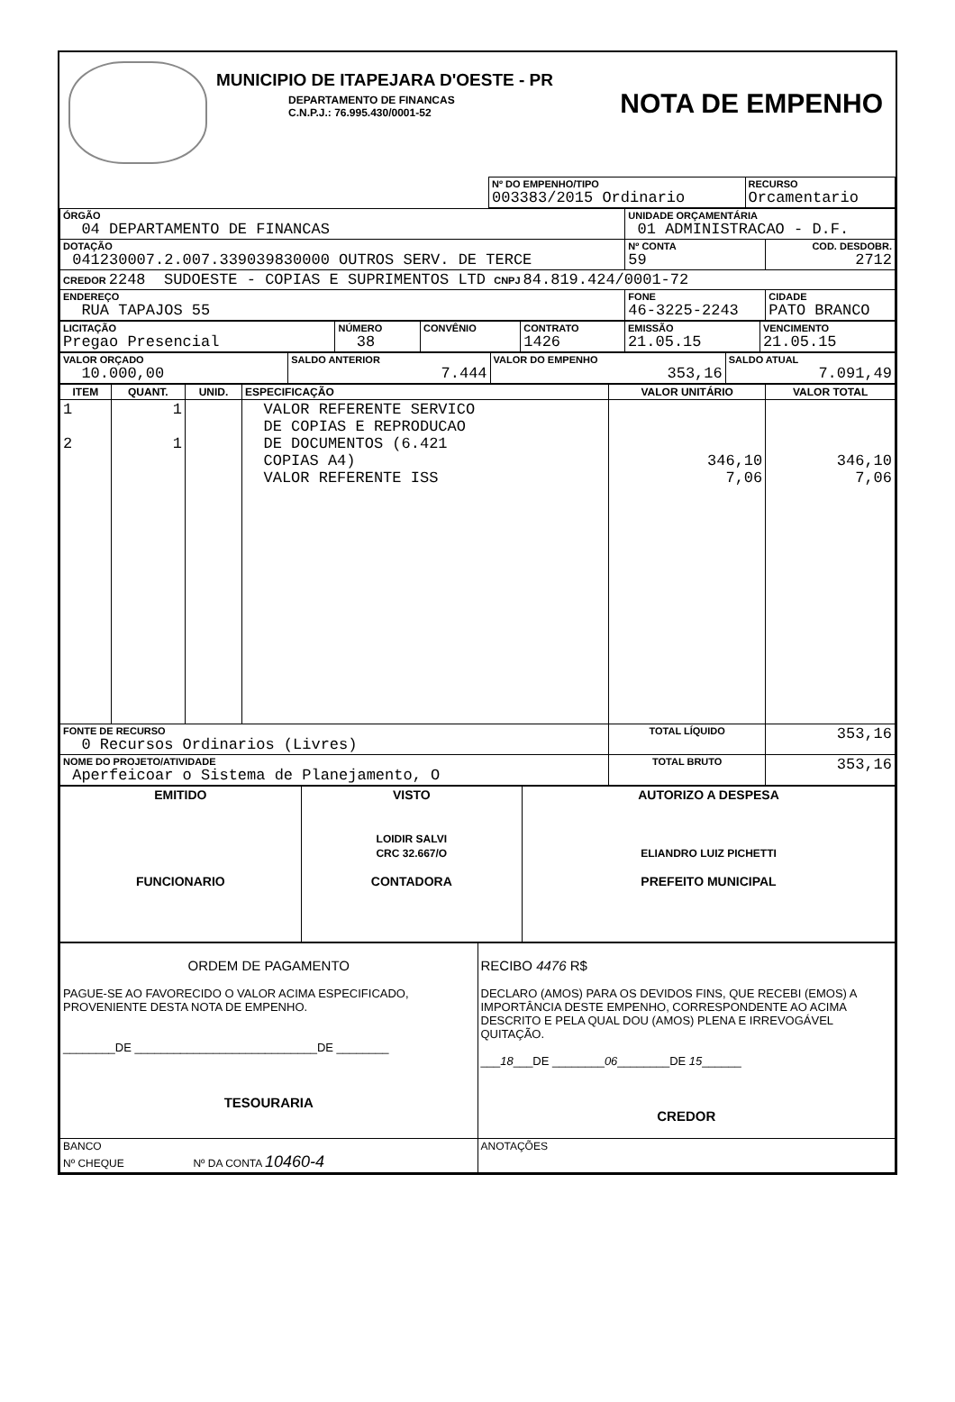MUNICIPIO DE ITAPEJARA D'OESTE - PR
DEPARTAMENTO DE FINANCAS
C.N.P.J.: 76.995.430/0001-52
NOTA DE EMPENHO
| | Nº DO EMPENHO/TIPO 003383/2015 Ordinario | RECURSO Orcamentario |
| ÓRGÃO 04 DEPARTAMENTO DE FINANCAS | UNIDADE ORÇAMENTÁRIA 01 ADMINISTRACAO - D.F. | |
| DOTAÇÃO 041230007.2.007.339039830000 OUTROS SERV. DE TERCE | Nº CONTA 59 | COD. DESDOBR. 2712 |
| CREDOR 2248 SUDOESTE - COPIAS E SUPRIMENTOS LTD CNPJ 84.819.424/0001-72 | | |
| ENDEREÇO RUA TAPAJOS 55 | FONE 46-3225-2243 | CIDADE PATO BRANCO |
| LICITAÇÃO Pregao Presencial | NÚMERO 38 | CONVÊNIO | CONTRATO 1426 | EMISSÃO 21.05.15 | VENCIMENTO 21.05.15 |
| VALOR ORÇADO 10.000,00 | SALDO ANTERIOR 7.444 | VALOR DO EMPENHO 353,16 | SALDO ATUAL 7.091,49 |
| ITEM | QUANT. | UNID. | ESPECIFICAÇÃO | VALOR UNITÁRIO | VALOR TOTAL |
| --- | --- | --- | --- | --- | --- |
| 1 2 | 1 1 | | VALOR REFERENTE SERVICO DE COPIAS E REPRODUCAO DE DOCUMENTOS (6.421 COPIAS A4) VALOR REFERENTE ISS | 346,10 7,06 | 346,10 7,06 |
| FONTE DE RECURSO 0 Recursos Ordinarios (Livres) | | | | TOTAL LÍQUIDO | 353,16 |
| NOME DO PROJETO/ATIVIDADE Aperfeicoar o Sistema de Planejamento, O | | | | TOTAL BRUTO | 353,16 |
| EMITIDO FUNCIONARIO | VISTO LOIDIR SALVI CRC 32.667/O CONTADORA | AUTORIZO A DESPESA ELIANDRO LUIZ PICHETTI PREFEITO MUNICIPAL |
| ORDEM DE PAGAMENTO PAGUE-SE AO FAVORECIDO O VALOR ACIMA ESPECIFICADO, PROVENIENTE DESTA NOTA DE EMPENHO. ________DE ____________________________DE ________ TESOURARIA | RECIBO 4476 R$ DECLARO (AMOS) PARA OS DEVIDOS FINS, QUE RECEBI (EMOS) A IMPORTÂNCIA DESTE EMPENHO, CORRESPONDENTE AO ACIMA DESCRITO E PELA QUAL DOU (AMOS) PLENA E IRREVOGÁVEL QUITAÇÃO. ___ 18 ___DE ________ 06 ________DE 15 ______ CREDOR |
| BANCO Nº CHEQUE Nº DA CONTA 10460-4 | ANOTAÇÕES |